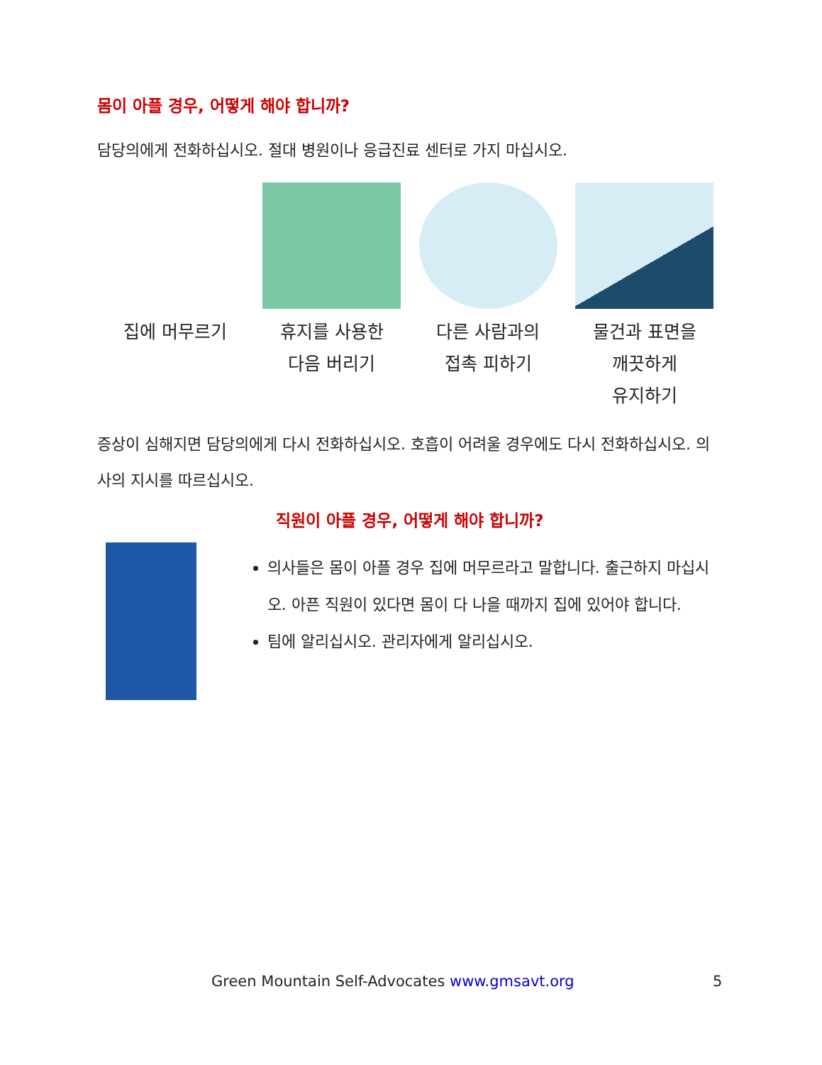몸이 아플 경우, 어떻게 해야 합니까?
담당의에게 전화하십시오. 절대 병원이나 응급진료 센터로 가지 마십시오.
집에 머무르기 휴지를 사용한
다음 버리기
다른 사람과의
접촉 피하기
물건과 표면을
깨끗하게
유지하기
증상이 심해지면 담당의에게 다시 전화하십시오. 호흡이 어려울 경우에도 다시 전화하십시오. 의사의 지시를 따르십시오.
직원이 아플 경우, 어떻게 해야 합니까?
의사들은 몸이 아플 경우 집에 머무르라고 말합니다. 출근하지 마십시오. 아픈 직원이 있다면 몸이 다 나을 때까지 집에 있어야 합니다.
팀에 알리십시오. 관리자에게 알리십시오.
Green Mountain Self-Advocates www.gmsavt.org 5